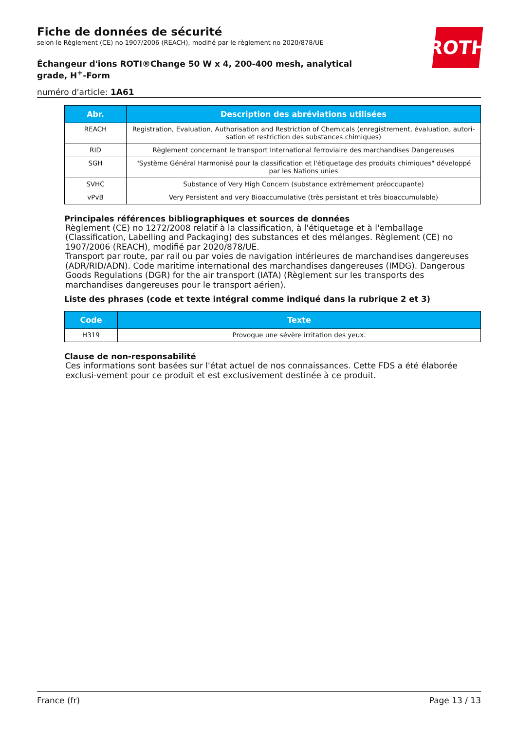ROTH
Fiche de données de sécurité
selon le Règlement (CE) no 1907/2006 (REACH), modifié par le règlement no 2020/878/UE
Échangeur d'ions ROTI®Change 50 W x 4, 200-400 mesh, analytical grade, H<sup>+</sup>-Form
numéro d'article: 1A61
| Abr. | Description des abréviations utilisées |
| --- | --- |
| REACH | Registration, Evaluation, Authorisation and Restriction of Chemicals (enregistrement, évaluation, autori-sation et restriction des substances chimiques) |
| RID | Règlement concernant le transport International ferroviaire des marchandises Dangereuses |
| SGH | "Système Général Harmonisé pour la classification et l'étiquetage des produits chimiques" développé par les Nations unies |
| SVHC | Substance of Very High Concern (substance extrêmement préoccupante) |
| vPvB | Very Persistent and very Bioaccumulative (très persistant et très bioaccumulable) |
Principales références bibliographiques et sources de données
Règlement (CE) no 1272/2008 relatif à la classification, à l'étiquetage et à l'emballage (Classification, Labelling and Packaging) des substances et des mélanges. Règlement (CE) no 1907/2006 (REACH), modifié par 2020/878/UE.
Transport par route, par rail ou par voies de navigation intérieures de marchandises dangereuses (ADR/RID/ADN). Code maritime international des marchandises dangereuses (IMDG). Dangerous Goods Regulations (DGR) for the air transport (IATA) (Règlement sur les transports des marchandises dangereuses pour le transport aérien).
Liste des phrases (code et texte intégral comme indiqué dans la rubrique 2 et 3)
| Code | Texte |
| --- | --- |
| H319 | Provoque une sévère irritation des yeux. |
Clause de non-responsabilité
Ces informations sont basées sur l'état actuel de nos connaissances. Cette FDS a été élaborée exclusi-vement pour ce produit et est exclusivement destinée à ce produit.
France (fr) Page 13 / 13